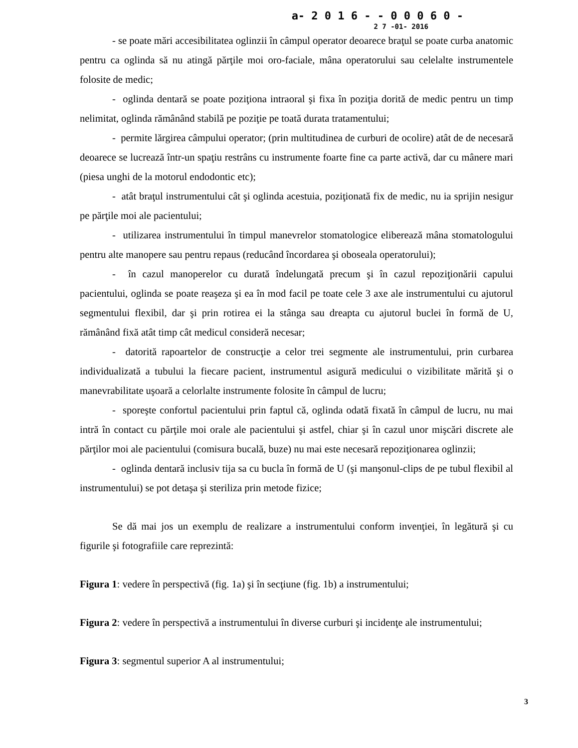a- 2 0 1 6 - - 0 0 0 6 0 -
2 7 -01- 2016
- se poate mări accesibilitatea oglinzii în câmpul operator deoarece braţul se poate curba anatomic pentru ca oglinda să nu atingă părţile moi oro-faciale, mâna operatorului sau celelalte instrumentele folosite de medic;
- oglinda dentară se poate poziţiona intraoral şi fixa în poziţia dorită de medic pentru un timp nelimitat, oglinda rămânând stabilă pe poziţie pe toată durata tratamentului;
- permite lărgirea câmpului operator; (prin multitudinea de curburi de ocolire) atât de de necesară deoarece se lucrează într-un spaţiu restrâns cu instrumente foarte fine ca parte activă, dar cu mânere mari (piesa unghi de la motorul endodontic etc);
- atât braţul instrumentului cât şi oglinda acestuia, poziţionată fix de medic, nu ia sprijin nesigur pe părţile moi ale pacientului;
- utilizarea instrumentului în timpul manevrelor stomatologice eliberează mâna stomatologului pentru alte manopere sau pentru repaus (reducând încordarea şi oboseala operatorului);
- în cazul manoperelor cu durată îndelungată precum şi în cazul repoziţionării capului pacientului, oglinda se poate reaşeza şi ea în mod facil pe toate cele 3 axe ale instrumentului cu ajutorul segmentului flexibil, dar şi prin rotirea ei la stânga sau dreapta cu ajutorul buclei în formă de U, rămânând fixă atât timp cât medicul consideră necesar;
- datorită rapoartelor de construcţie a celor trei segmente ale instrumentului, prin curbarea individualizată a tubului la fiecare pacient, instrumentul asigură medicului o vizibilitate mărită şi o manevrabilitate uşoară a celorlalte instrumente folosite în câmpul de lucru;
- sporeşte confortul pacientului prin faptul că, oglinda odată fixată în câmpul de lucru, nu mai intră în contact cu părţile moi orale ale pacientului şi astfel, chiar şi în cazul unor mişcări discrete ale părţilor moi ale pacientului (comisura bucală, buze) nu mai este necesară repoziţionarea oglinzii;
- oglinda dentară inclusiv tija sa cu bucla în formă de U (şi manşonul-clips de pe tubul flexibil al instrumentului) se pot detaşa şi steriliza prin metode fizice;
Se dă mai jos un exemplu de realizare a instrumentului conform invenţiei, în legătură şi cu figurile şi fotografiile care reprezintă:
Figura 1: vedere în perspectivă (fig. 1a) şi în secţiune (fig. 1b) a instrumentului;
Figura 2: vedere în perspectivă a instrumentului în diverse curburi şi incidenţe ale instrumentului;
Figura 3: segmentul superior A al instrumentului;
3